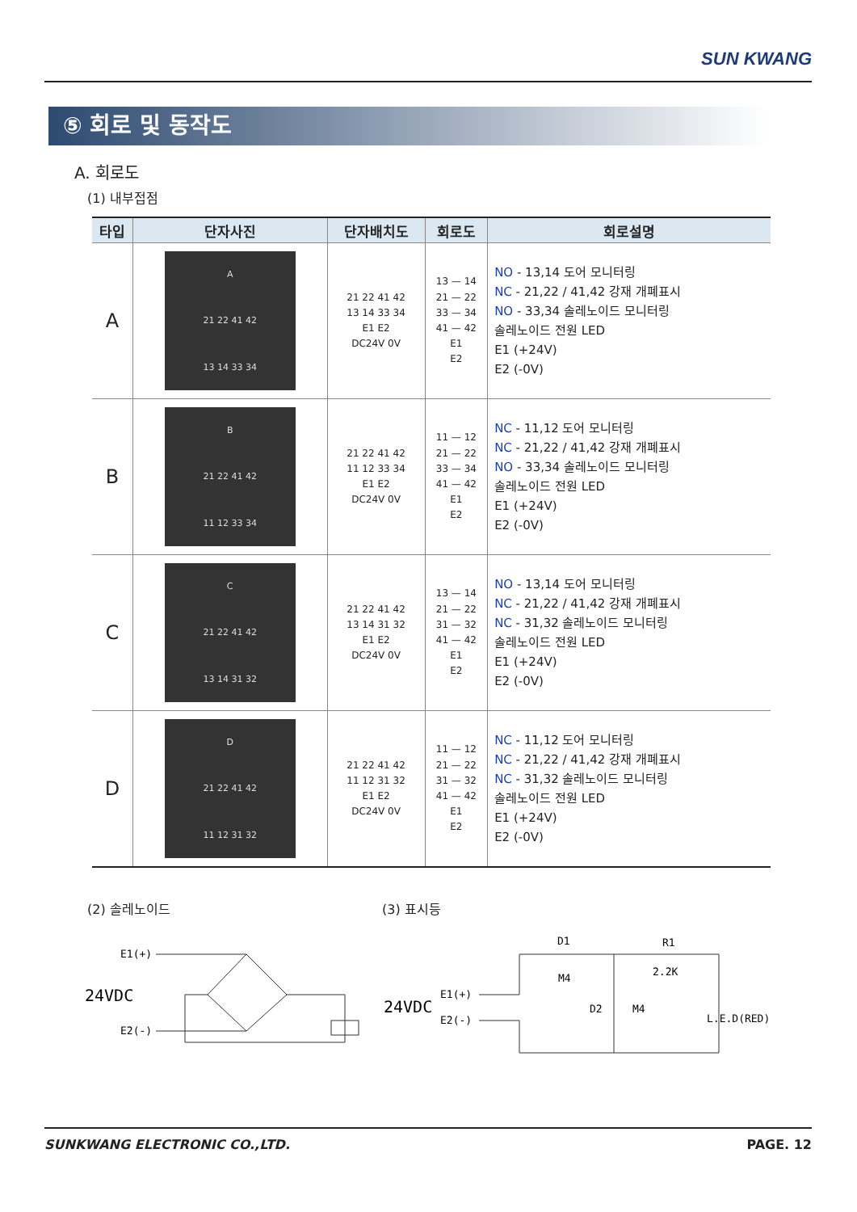SUN KWANG
⑤ 회로 및 동작도
A. 회로도
(1) 내부접점
| 타입 | 단자사진 | 단자배치도 | 회로도 | 회로설명 |
| --- | --- | --- | --- | --- |
| A | A 21 22 41 42 13 14 33 34 | 21 22 41 42 13 14 33 34 E1 E2 DC24V 0V | 13 — 14 21 — 22 33 — 34 41 — 42 E1 E2 | NO - 13,14 도어 모니터링 NC - 21,22 / 41,42 강재 개폐표시 NO - 33,34 솔레노이드 모니터링 솔레노이드 전원 LED E1 (+24V) E2 (-0V) |
| B | B 21 22 41 42 11 12 33 34 | 21 22 41 42 11 12 33 34 E1 E2 DC24V 0V | 11 — 12 21 — 22 33 — 34 41 — 42 E1 E2 | NC - 11,12 도어 모니터링 NC - 21,22 / 41,42 강재 개폐표시 NO - 33,34 솔레노이드 모니터링 솔레노이드 전원 LED E1 (+24V) E2 (-0V) |
| C | C 21 22 41 42 13 14 31 32 | 21 22 41 42 13 14 31 32 E1 E2 DC24V 0V | 13 — 14 21 — 22 31 — 32 41 — 42 E1 E2 | NO - 13,14 도어 모니터링 NC - 21,22 / 41,42 강재 개폐표시 NC - 31,32 솔레노이드 모니터링 솔레노이드 전원 LED E1 (+24V) E2 (-0V) |
| D | D 21 22 41 42 11 12 31 32 | 21 22 41 42 11 12 31 32 E1 E2 DC24V 0V | 11 — 12 21 — 22 31 — 32 41 — 42 E1 E2 | NC - 11,12 도어 모니터링 NC - 21,22 / 41,42 강재 개폐표시 NC - 31,32 솔레노이드 모니터링 솔레노이드 전원 LED E1 (+24V) E2 (-0V) |
(2) 솔레노이드 (3) 표시등
E1(+)
24VDC
E2(-)
D1
R1
M4
2.2K
E1(+)
24VDC
E2(-)
D2
M4
L.E.D(RED)
SUNKWANG ELECTRONIC CO.,LTD. PAGE. 12